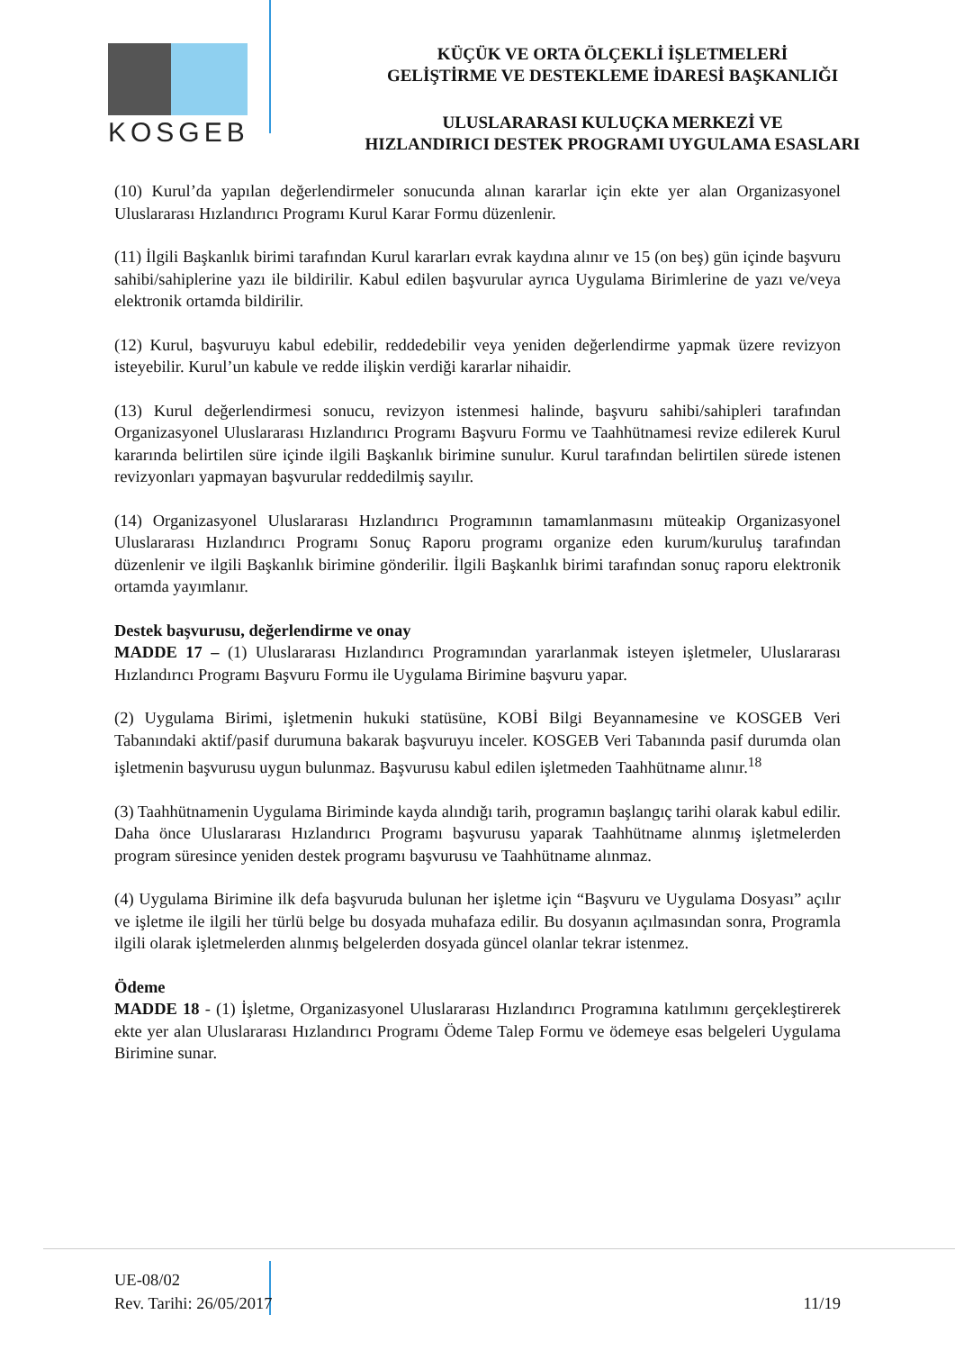KOSGEB
KÜÇÜK VE ORTA ÖLÇEKLİ İŞLETMELERİ
GELİŞTİRME VE DESTEKLEME İDARESİ BAŞKANLIĞI
ULUSLARARASI KULUÇKA MERKEZİ VE
HIZLANDIRICI DESTEK PROGRAMI UYGULAMA ESASLARI
(10) Kurul’da yapılan değerlendirmeler sonucunda alınan kararlar için ekte yer alan Organizasyonel Uluslararası Hızlandırıcı Programı Kurul Karar Formu düzenlenir.
(11) İlgili Başkanlık birimi tarafından Kurul kararları evrak kaydına alınır ve 15 (on beş) gün içinde başvuru sahibi/sahiplerine yazı ile bildirilir. Kabul edilen başvurular ayrıca Uygulama Birimlerine de yazı ve/veya elektronik ortamda bildirilir.
(12) Kurul, başvuruyu kabul edebilir, reddedebilir veya yeniden değerlendirme yapmak üzere revizyon isteyebilir. Kurul’un kabule ve redde ilişkin verdiği kararlar nihaidir.
(13) Kurul değerlendirmesi sonucu, revizyon istenmesi halinde, başvuru sahibi/sahipleri tarafından Organizasyonel Uluslararası Hızlandırıcı Programı Başvuru Formu ve Taahhütnamesi revize edilerek Kurul kararında belirtilen süre içinde ilgili Başkanlık birimine sunulur. Kurul tarafından belirtilen sürede istenen revizyonları yapmayan başvurular reddedilmiş sayılır.
(14) Organizasyonel Uluslararası Hızlandırıcı Programının tamamlanmasını müteakip Organizasyonel Uluslararası Hızlandırıcı Programı Sonuç Raporu programı organize eden kurum/kuruluş tarafından düzenlenir ve ilgili Başkanlık birimine gönderilir. İlgili Başkanlık birimi tarafından sonuç raporu elektronik ortamda yayımlanır.
Destek başvurusu, değerlendirme ve onay
MADDE 17 – (1) Uluslararası Hızlandırıcı Programından yararlanmak isteyen işletmeler, Uluslararası Hızlandırıcı Programı Başvuru Formu ile Uygulama Birimine başvuru yapar.
(2) Uygulama Birimi, işletmenin hukuki statüsüne, KOBİ Bilgi Beyannamesine ve KOSGEB Veri Tabanındaki aktif/pasif durumuna bakarak başvuruyu inceler. KOSGEB Veri Tabanında pasif durumda olan işletmenin başvurusu uygun bulunmaz. Başvurusu kabul edilen işletmeden Taahhütname alınır.<sup>18</sup>
(3) Taahhütnamenin Uygulama Biriminde kayda alındığı tarih, programın başlangıç tarihi olarak kabul edilir. Daha önce Uluslararası Hızlandırıcı Programı başvurusu yaparak Taahhütname alınmış işletmelerden program süresince yeniden destek programı başvurusu ve Taahhütname alınmaz.
(4) Uygulama Birimine ilk defa başvuruda bulunan her işletme için “Başvuru ve Uygulama Dosyası” açılır ve işletme ile ilgili her türlü belge bu dosyada muhafaza edilir. Bu dosyanın açılmasından sonra, Programla ilgili olarak işletmelerden alınmış belgelerden dosyada güncel olanlar tekrar istenmez.
Ödeme
MADDE 18 - (1) İşletme, Organizasyonel Uluslararası Hızlandırıcı Programına katılımını gerçekleştirerek ekte yer alan Uluslararası Hızlandırıcı Programı Ödeme Talep Formu ve ödemeye esas belgeleri Uygulama Birimine sunar.
UE-08/02
Rev. Tarihi: 26/05/2017
11/19